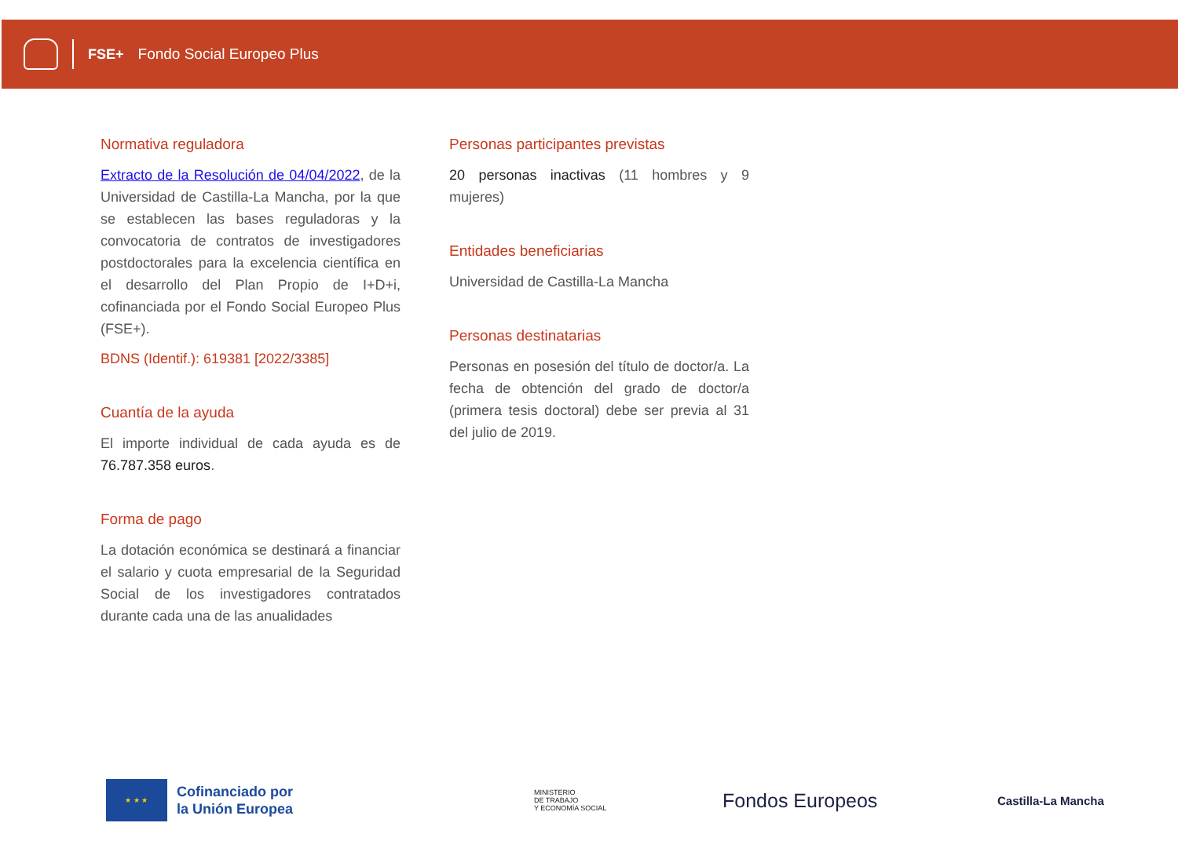FSE+ Fondo Social Europeo Plus
Normativa reguladora
Extracto de la Resolución de 04/04/2022, de la Universidad de Castilla-La Mancha, por la que se establecen las bases reguladoras y la convocatoria de contratos de investigadores postdoctorales para la excelencia científica en el desarrollo del Plan Propio de I+D+i, cofinanciada por el Fondo Social Europeo Plus (FSE+).
BDNS (Identif.): 619381 [2022/3385]
Cuantía de la ayuda
El importe individual de cada ayuda es de 76.787.358 euros.
Forma de pago
La dotación económica se destinará a financiar el salario y cuota empresarial de la Seguridad Social de los investigadores contratados durante cada una de las anualidades
Personas participantes previstas
20 personas inactivas (11 hombres y 9 mujeres)
Entidades beneficiarias
Universidad de Castilla-La Mancha
Personas destinatarias
Personas en posesión del título de doctor/a. La fecha de obtención del grado de doctor/a (primera tesis doctoral) debe ser previa al 31 del julio de 2019.
★ ★ ★
Cofinanciado por
la Unión Europea
MINISTERIO
DE TRABAJO
Y ECONOMÍA SOCIAL
Fondos Europeos
Castilla-La Mancha